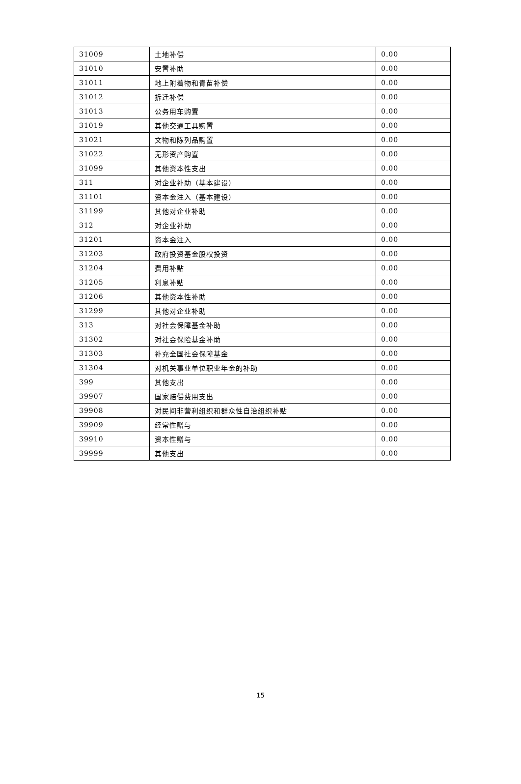| 31009 | 土地补偿 | 0.00 |
| 31010 | 安置补助 | 0.00 |
| 31011 | 地上附着物和青苗补偿 | 0.00 |
| 31012 | 拆迁补偿 | 0.00 |
| 31013 | 公务用车购置 | 0.00 |
| 31019 | 其他交通工具购置 | 0.00 |
| 31021 | 文物和陈列品购置 | 0.00 |
| 31022 | 无形资产购置 | 0.00 |
| 31099 | 其他资本性支出 | 0.00 |
| 311 | 对企业补助（基本建设） | 0.00 |
| 31101 | 资本金注入（基本建设） | 0.00 |
| 31199 | 其他对企业补助 | 0.00 |
| 312 | 对企业补助 | 0.00 |
| 31201 | 资本金注入 | 0.00 |
| 31203 | 政府投资基金股权投资 | 0.00 |
| 31204 | 费用补贴 | 0.00 |
| 31205 | 利息补贴 | 0.00 |
| 31206 | 其他资本性补助 | 0.00 |
| 31299 | 其他对企业补助 | 0.00 |
| 313 | 对社会保障基金补助 | 0.00 |
| 31302 | 对社会保险基金补助 | 0.00 |
| 31303 | 补充全国社会保障基金 | 0.00 |
| 31304 | 对机关事业单位职业年金的补助 | 0.00 |
| 399 | 其他支出 | 0.00 |
| 39907 | 国家赔偿费用支出 | 0.00 |
| 39908 | 对民间非营利组织和群众性自治组织补贴 | 0.00 |
| 39909 | 经常性赠与 | 0.00 |
| 39910 | 资本性赠与 | 0.00 |
| 39999 | 其他支出 | 0.00 |
15